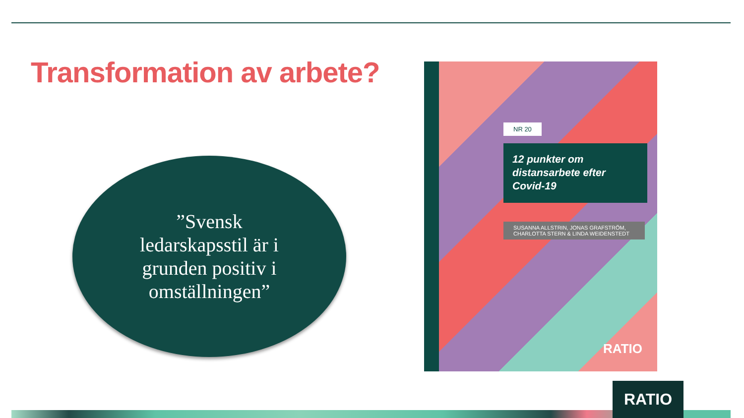Transformation av arbete?
”Svensk ledarskapsstil är i grunden positiv i omställningen”
NR 20
12 punkter om distansarbete efter Covid-19
SUSANNA ALLSTRIN, JONAS GRAFSTRÖM, CHARLOTTA STERN & LINDA WEIDENSTEDT
RATIO
RATIO